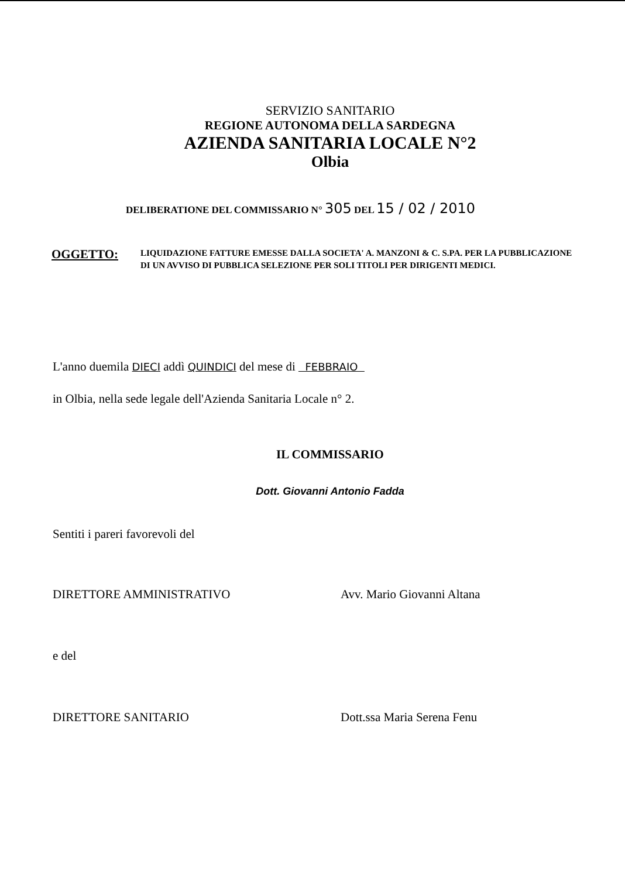SERVIZIO SANITARIO
REGIONE AUTONOMA DELLA SARDEGNA
AZIENDA SANITARIA LOCALE N°2
Olbia
DELIBERATIONE DEL COMMISSARIO N° 305 DEL 15 / 02 / 2010
OGGETTO:
LIQUIDAZIONE FATTURE EMESSE DALLA SOCIETA' A. MANZONI & C. S.PA. PER LA PUBBLICAZIONE DI UN AVVISO DI PUBBLICA SELEZIONE PER SOLI TITOLI PER DIRIGENTI MEDICI.
L'anno duemila DIECI addì QUINDICI del mese di FEBBRAIO
in Olbia, nella sede legale dell'Azienda Sanitaria Locale n° 2.
IL COMMISSARIO
Dott. Giovanni Antonio Fadda
Sentiti i pareri favorevoli del
DIRETTORE AMMINISTRATIVO Avv. Mario Giovanni Altana
e del
DIRETTORE SANITARIO Dott.ssa Maria Serena Fenu